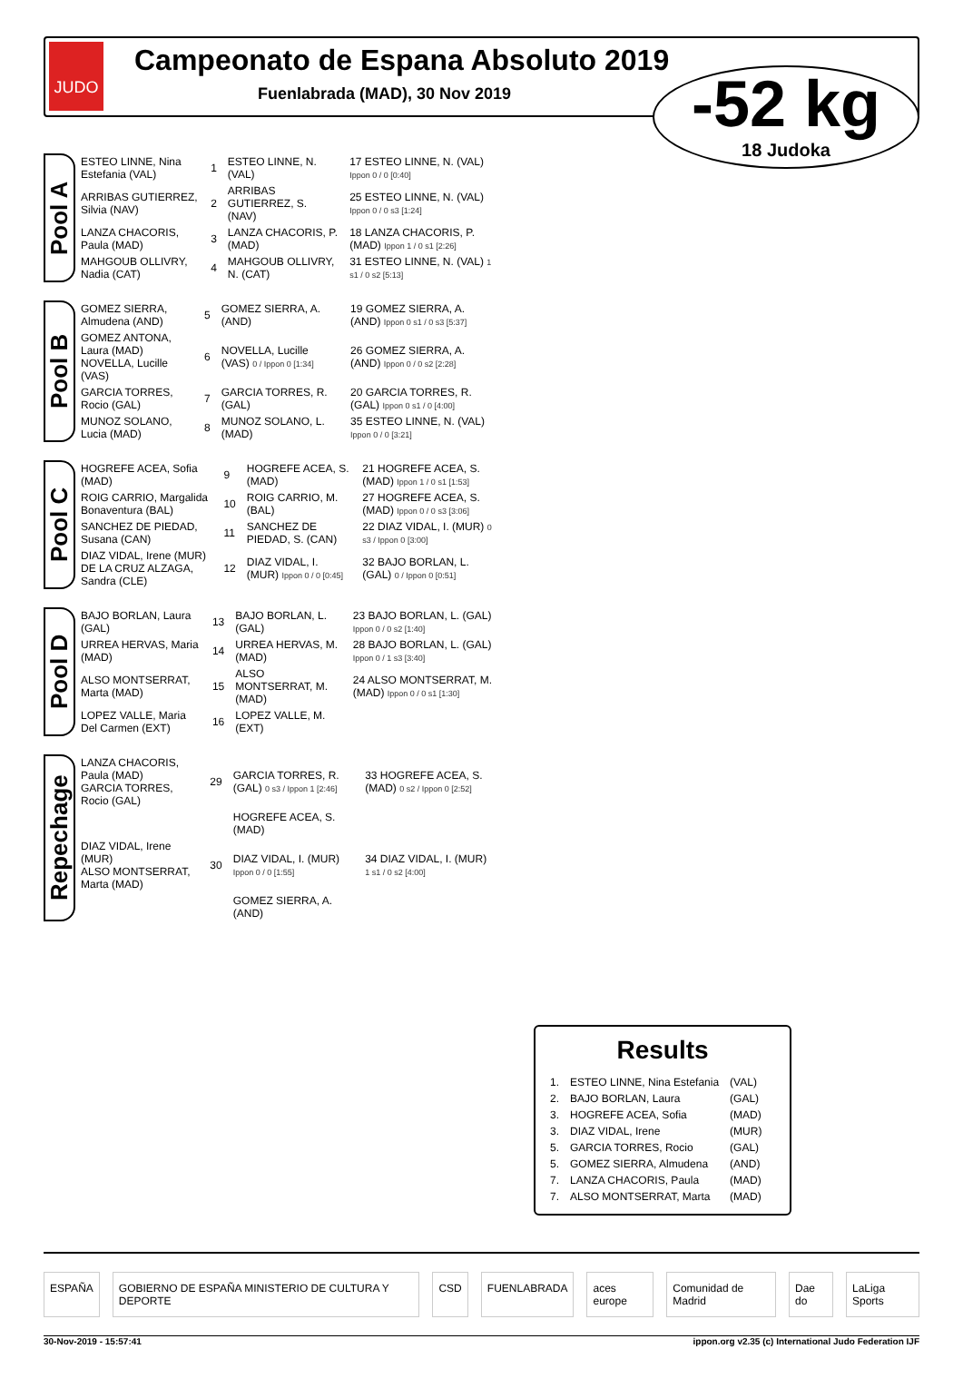JUDO
Campeonato de Espana Absoluto 2019
Fuenlabrada (MAD), 30 Nov 2019
-52 kg
18 Judoka
Pool A
| ESTEO LINNE, Nina Estefania (VAL) | 1 | ESTEO LINNE, N. (VAL) | 17 ESTEO LINNE, N. (VAL) Ippon 0 / 0 [0:40] |
| ARRIBAS GUTIERREZ, Silvia (NAV) | 2 | ARRIBAS GUTIERREZ, S. (NAV) | 25 ESTEO LINNE, N. (VAL) Ippon 0 / 0 s3 [1:24] |
| LANZA CHACORIS, Paula (MAD) | 3 | LANZA CHACORIS, P. (MAD) | 18 LANZA CHACORIS, P. (MAD) Ippon 1 / 0 s1 [2:26] |
| MAHGOUB OLLIVRY, Nadia (CAT) | 4 | MAHGOUB OLLIVRY, N. (CAT) | 31 ESTEO LINNE, N. (VAL) 1 s1 / 0 s2 [5:13] |
Pool B
| GOMEZ SIERRA, Almudena (AND) | 5 | GOMEZ SIERRA, A. (AND) | 19 GOMEZ SIERRA, A. (AND) Ippon 0 s1 / 0 s3 [5:37] |
| GOMEZ ANTONA, Laura (MAD) NOVELLA, Lucille (VAS) | 6 | NOVELLA, Lucille (VAS) 0 / Ippon 0 [1:34] | 26 GOMEZ SIERRA, A. (AND) Ippon 0 / 0 s2 [2:28] |
| GARCIA TORRES, Rocio (GAL) | 7 | GARCIA TORRES, R. (GAL) | 20 GARCIA TORRES, R. (GAL) Ippon 0 s1 / 0 [4:00] |
| MUNOZ SOLANO, Lucia (MAD) | 8 | MUNOZ SOLANO, L. (MAD) | 35 ESTEO LINNE, N. (VAL) Ippon 0 / 0 [3:21] |
Pool C
| HOGREFE ACEA, Sofia (MAD) | 9 | HOGREFE ACEA, S. (MAD) | 21 HOGREFE ACEA, S. (MAD) Ippon 1 / 0 s1 [1:53] |
| ROIG CARRIO, Margalida Bonaventura (BAL) | 10 | ROIG CARRIO, M. (BAL) | 27 HOGREFE ACEA, S. (MAD) Ippon 0 / 0 s3 [3:06] |
| SANCHEZ DE PIEDAD, Susana (CAN) | 11 | SANCHEZ DE PIEDAD, S. (CAN) | 22 DIAZ VIDAL, I. (MUR) 0 s3 / Ippon 0 [3:00] |
| DIAZ VIDAL, Irene (MUR) DE LA CRUZ ALZAGA, Sandra (CLE) | 12 | DIAZ VIDAL, I. (MUR) Ippon 0 / 0 [0:45] | 32 BAJO BORLAN, L. (GAL) 0 / Ippon 0 [0:51] |
Pool D
| BAJO BORLAN, Laura (GAL) | 13 | BAJO BORLAN, L. (GAL) | 23 BAJO BORLAN, L. (GAL) Ippon 0 / 0 s2 [1:40] |
| URREA HERVAS, Maria (MAD) | 14 | URREA HERVAS, M. (MAD) | 28 BAJO BORLAN, L. (GAL) Ippon 0 / 1 s3 [3:40] |
| ALSO MONTSERRAT, Marta (MAD) | 15 | ALSO MONTSERRAT, M. (MAD) | 24 ALSO MONTSERRAT, M. (MAD) Ippon 0 / 0 s1 [1:30] |
| LOPEZ VALLE, Maria Del Carmen (EXT) | 16 | LOPEZ VALLE, M. (EXT) | |
Repechage
| LANZA CHACORIS, Paula (MAD) GARCIA TORRES, Rocio (GAL) | 29 | GARCIA TORRES, R. (GAL) 0 s3 / Ippon 1 [2:46] | 33 HOGREFE ACEA, S. (MAD) 0 s2 / Ippon 0 [2:52] |
| | | HOGREFE ACEA, S. (MAD) | |
| DIAZ VIDAL, Irene (MUR) ALSO MONTSERRAT, Marta (MAD) | 30 | DIAZ VIDAL, I. (MUR) Ippon 0 / 0 [1:55] | 34 DIAZ VIDAL, I. (MUR) 1 s1 / 0 s2 [4:00] |
| | | GOMEZ SIERRA, A. (AND) | |
Results
| 1. | ESTEO LINNE, Nina Estefania | (VAL) |
| 2. | BAJO BORLAN, Laura | (GAL) |
| 3. | HOGREFE ACEA, Sofia | (MAD) |
| 3. | DIAZ VIDAL, Irene | (MUR) |
| 5. | GARCIA TORRES, Rocio | (GAL) |
| 5. | GOMEZ SIERRA, Almudena | (AND) |
| 7. | LANZA CHACORIS, Paula | (MAD) |
| 7. | ALSO MONTSERRAT, Marta | (MAD) |
ESPAÑA GOBIERNO DE ESPAÑA MINISTERIO DE CULTURA Y DEPORTE CSD FUENLABRADA aces europe Comunidad de Madrid Dae do LaLiga Sports
30-Nov-2019 - 15:57:41 ippon.org v2.35 (c) International Judo Federation IJF